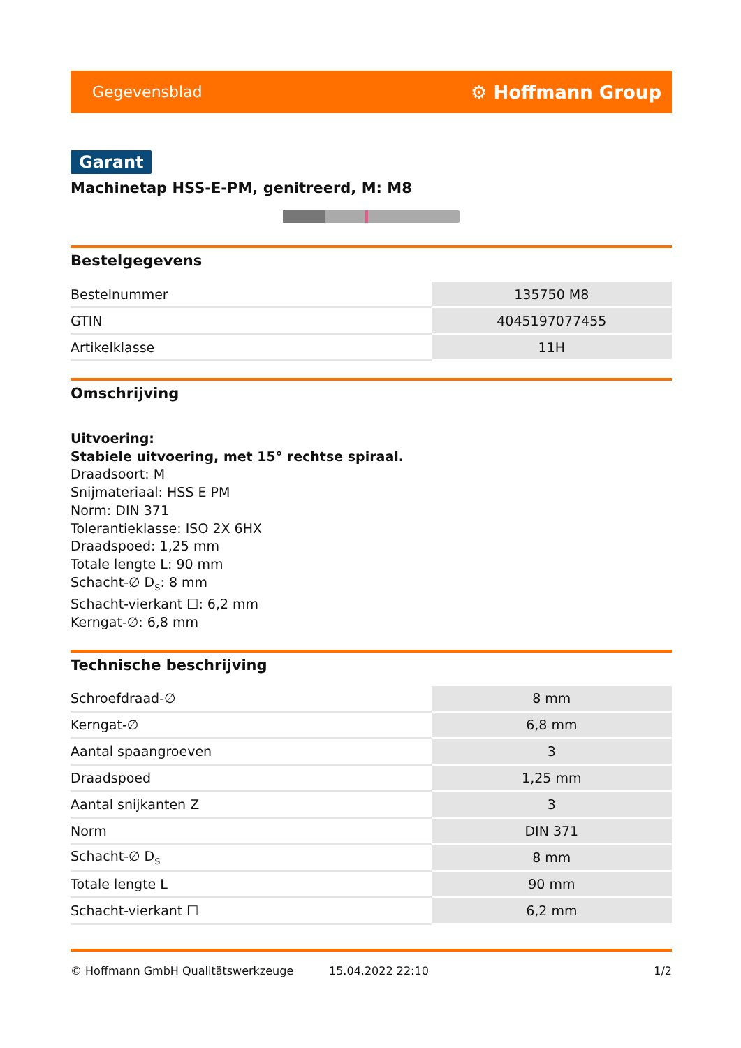Gegevensblad ⚙ Hoffmann Group
Garant
Machinetap HSS-E-PM, genitreerd, M: M8
Bestelgegevens
| Bestelnummer | 135750 M8 |
| GTIN | 4045197077455 |
| Artikelklasse | 11H |
Omschrijving
Uitvoering:
Stabiele uitvoering, met 15° rechtse spiraal.
Draadsoort: M
Snijmateriaal: HSS E PM
Norm: DIN 371
Tolerantieklasse: ISO 2X 6HX
Draadspoed: 1,25 mm
Totale lengte L: 90 mm
Schacht-∅ D<sub>s</sub>: 8 mm
Schacht-vierkant ☐: 6,2 mm
Kerngat-∅: 6,8 mm
Technische beschrijving
| Schroefdraad-∅ | 8 mm |
| Kerngat-∅ | 6,8 mm |
| Aantal spaangroeven | 3 |
| Draadspoed | 1,25 mm |
| Aantal snijkanten Z | 3 |
| Norm | DIN 371 |
| Schacht-∅ D<sub>s</sub> | 8 mm |
| Totale lengte L | 90 mm |
| Schacht-vierkant ☐ | 6,2 mm |
© Hoffmann GmbH Qualitätswerkzeuge 15.04.2022 22:10 1/2